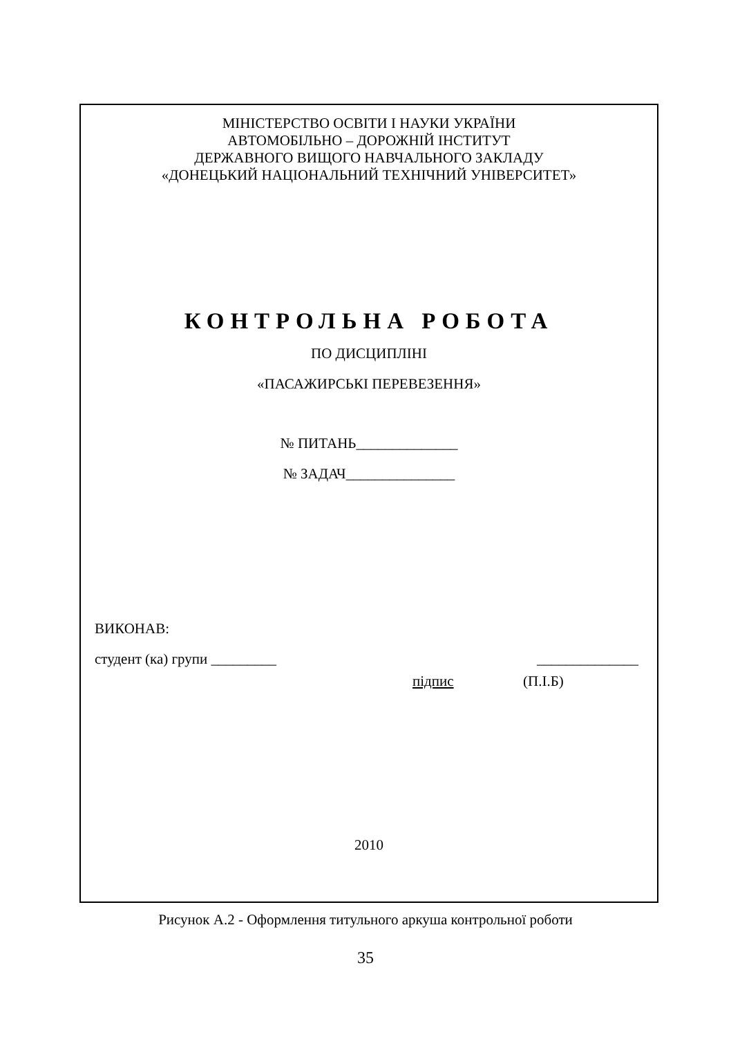МІНІСТЕРСТВО ОСВІТИ І НАУКИ УКРАЇНИ
АВТОМОБІЛЬНО – ДОРОЖНІЙ ІНСТИТУТ
ДЕРЖАВНОГО ВИЩОГО НАВЧАЛЬНОГО ЗАКЛАДУ
«ДОНЕЦЬКИЙ НАЦІОНАЛЬНИЙ ТЕХНІЧНИЙ УНІВЕРСИТЕТ»
КОНТРОЛЬНА РОБОТА
ПО ДИСЦИПЛІНІ
«ПАСАЖИРСЬКІ ПЕРЕВЕЗЕННЯ»
№ ПИТАНЬ______________
№ ЗАДАЧ_______________
ВИКОНАВ:
студент (ка) групи _________ ______________
підпис (П.І.Б)
2010
Рисунок А.2 - Оформлення титульного аркуша контрольної роботи
35